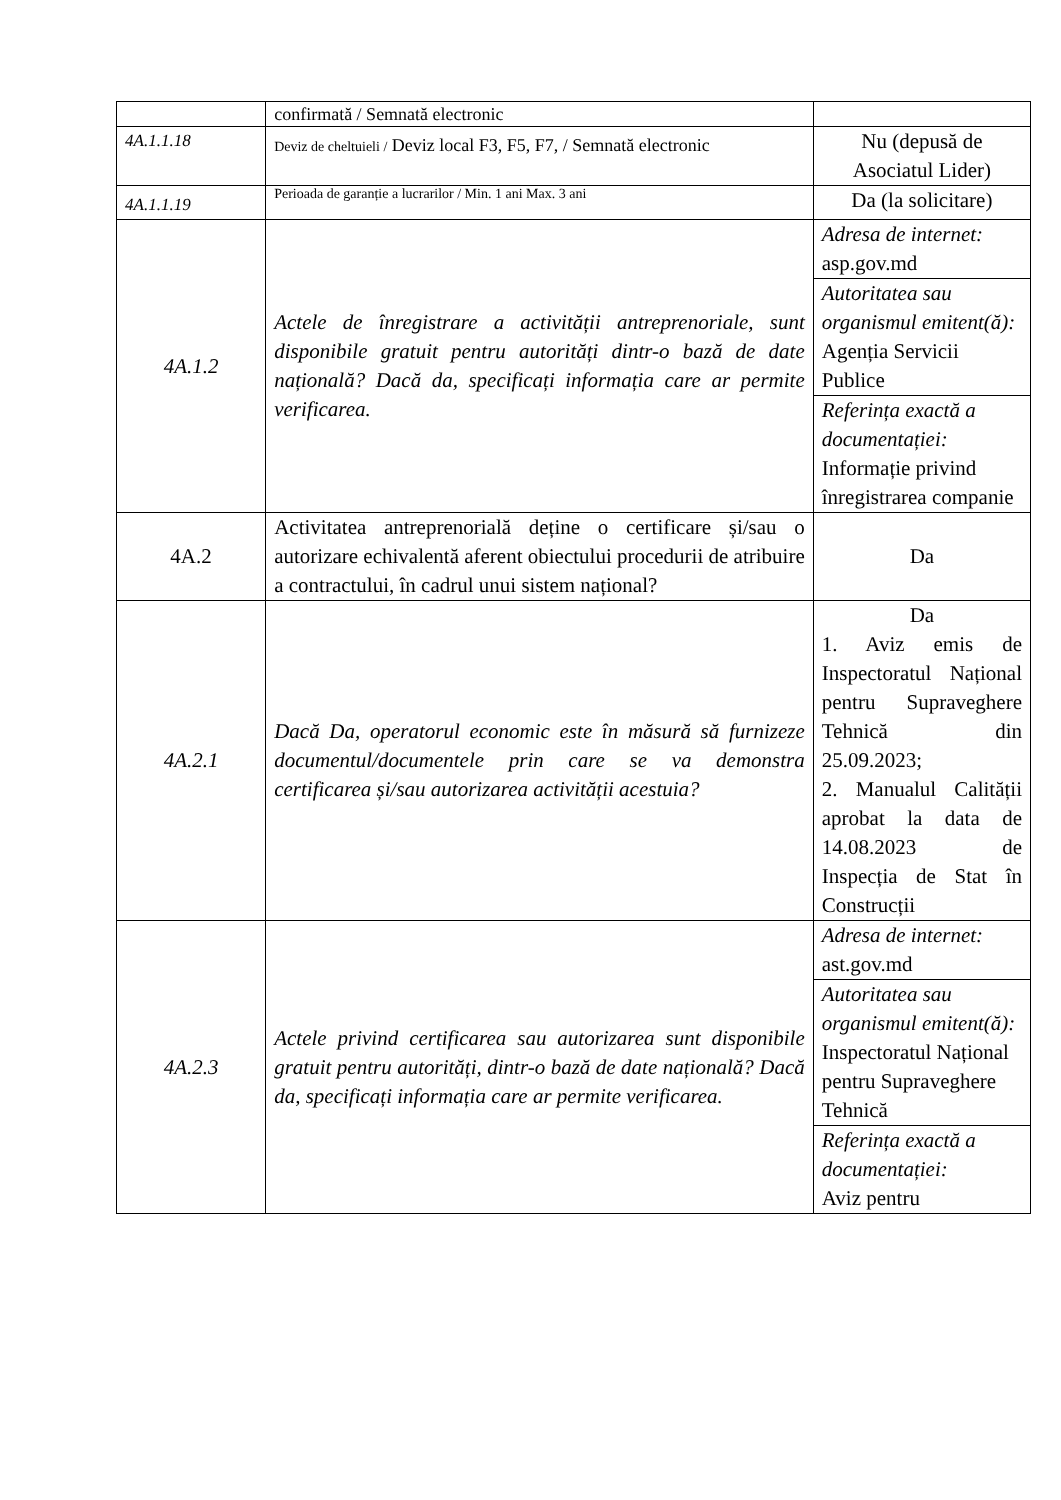| | confirmată / Semnată electronic | |
| 4A.1.1.18 | Deviz de cheltuieli / Deviz local F3, F5, F7, / Semnată electronic | Nu (depusă de Asociatul Lider) |
| 4A.1.1.19 | Perioada de garanție a lucrarilor / Min. 1 ani Max. 3 ani | Da (la solicitare) |
| 4A.1.2 | Actele de înregistrare a activității antreprenoriale, sunt disponibile gratuit pentru autorități dintr-o bază de date națională? Dacă da, specificați informația care ar permite verificarea. | Adresa de internet: asp.gov.md |
| | | Autoritatea sau organismul emitent(ă): Agenția Servicii Publice |
| | | Referința exactă a documentației: Informație privind înregistrarea companie |
| 4A.2 | Activitatea antreprenorială deține o certificare și/sau o autorizare echivalentă aferent obiectului procedurii de atribuire a contractului, în cadrul unui sistem național? | Da |
| 4A.2.1 | Dacă Da, operatorul economic este în măsură să furnizeze documentul/documentele prin care se va demonstra certificarea și/sau autorizarea activității acestuia? | Da 1. Aviz emis de Inspectoratul Național pentru Supraveghere Tehnică din 25.09.2023; 2. Manualul Calității aprobat la data de 14.08.2023 de Inspecția de Stat în Construcții |
| 4A.2.3 | Actele privind certificarea sau autorizarea sunt disponibile gratuit pentru autorități, dintr-o bază de date națională? Dacă da, specificați informația care ar permite verificarea. | Adresa de internet: ast.gov.md |
| | | Autoritatea sau organismul emitent(ă): Inspectoratul Național pentru Supraveghere Tehnică |
| | | Referința exactă a documentației: Aviz pentru |